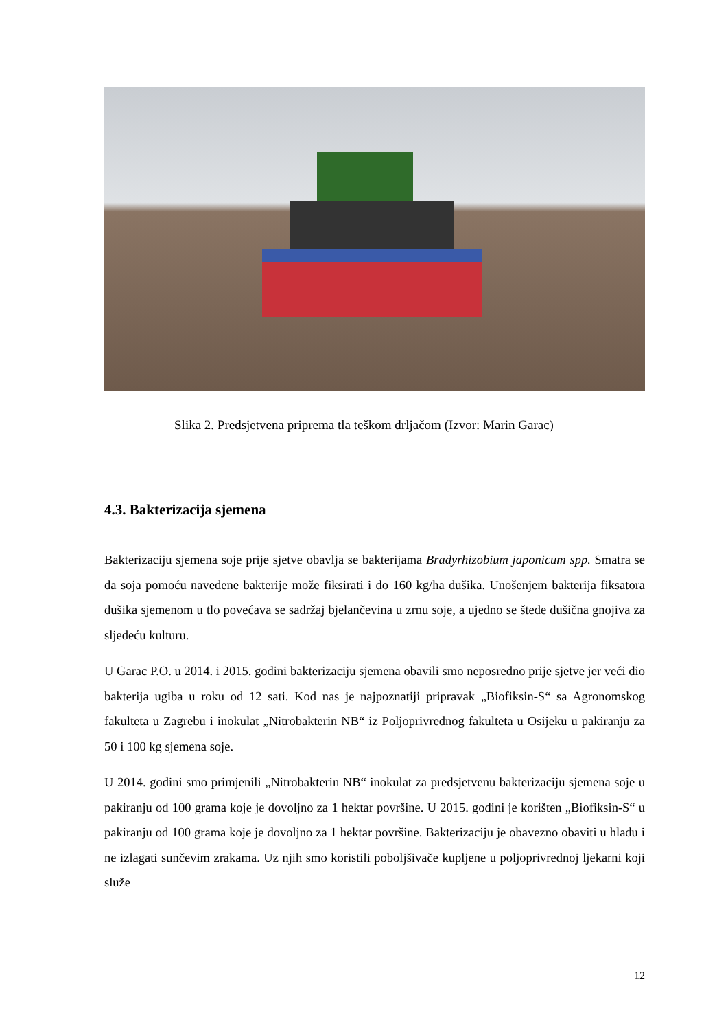Slika 2. Predsjetvena priprema tla teškom drljačom (Izvor: Marin Garac)
4.3. Bakterizacija sjemena
Bakterizaciju sjemena soje prije sjetve obavlja se bakterijama Bradyrhizobium japonicum spp. Smatra se da soja pomoću navedene bakterije može fiksirati i do 160 kg/ha dušika. Unošenjem bakterija fiksatora dušika sjemenom u tlo povećava se sadržaj bjelančevina u zrnu soje, a ujedno se štede dušična gnojiva za sljedeću kulturu.
U Garac P.O. u 2014. i 2015. godini bakterizaciju sjemena obavili smo neposredno prije sjetve jer veći dio bakterija ugiba u roku od 12 sati. Kod nas je najpoznatiji pripravak „Biofiksin-S“ sa Agronomskog fakulteta u Zagrebu i inokulat „Nitrobakterin NB“ iz Poljoprivrednog fakulteta u Osijeku u pakiranju za 50 i 100 kg sjemena soje.
U 2014. godini smo primjenili „Nitrobakterin NB“ inokulat za predsjetvenu bakterizaciju sjemena soje u pakiranju od 100 grama koje je dovoljno za 1 hektar površine. U 2015. godini je korišten „Biofiksin-S“ u pakiranju od 100 grama koje je dovoljno za 1 hektar površine. Bakterizaciju je obavezno obaviti u hladu i ne izlagati sunčevim zrakama. Uz njih smo koristili poboljšivače kupljene u poljoprivrednoj ljekarni koji služe
12